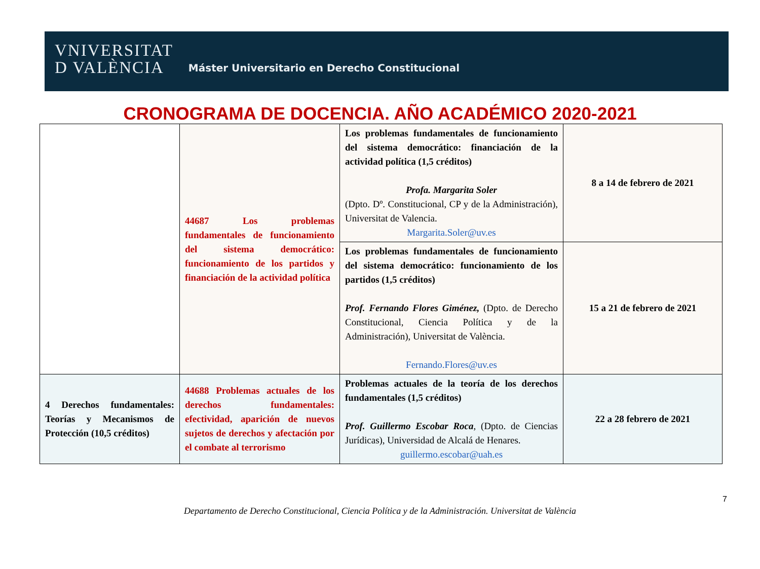VNIVERSITAT
D VALÈNCIA
Máster Universitario en Derecho Constitucional
CRONOGRAMA DE DOCENCIA. AÑO ACADÉMICO 2020-2021
| | 44687 Los problemas fundamentales de funcionamiento del sistema democrático: funcionamiento de los partidos y financiación de la actividad política | Los problemas fundamentales de funcionamiento del sistema democrático: financiación de la actividad política (1,5 créditos) Profa. Margarita Soler (Dpto. Dº. Constitucional, CP y de la Administración), Universitat de Valencia. Margarita.Soler@uv.es | 8 a 14 de febrero de 2021 |
| | | Los problemas fundamentales de funcionamiento del sistema democrático: funcionamiento de los partidos (1,5 créditos) Prof. Fernando Flores Giménez, (Dpto. de Derecho Constitucional, Ciencia Política y de la Administración), Universitat de València. Fernando.Flores@uv.es | 15 a 21 de febrero de 2021 |
| 4 Derechos fundamentales: Teorías y Mecanismos de Protección (10,5 créditos) | 44688 Problemas actuales de los derechos fundamentales: efectividad, aparición de nuevos sujetos de derechos y afectación por el combate al terrorismo | Problemas actuales de la teoría de los derechos fundamentales (1,5 créditos) Prof. Guillermo Escobar Roca , (Dpto. de Ciencias Jurídicas), Universidad de Alcalá de Henares. guillermo.escobar@uah.es | 22 a 28 febrero de 2021 |
7
Departamento de Derecho Constitucional, Ciencia Política y de la Administración. Universitat de València